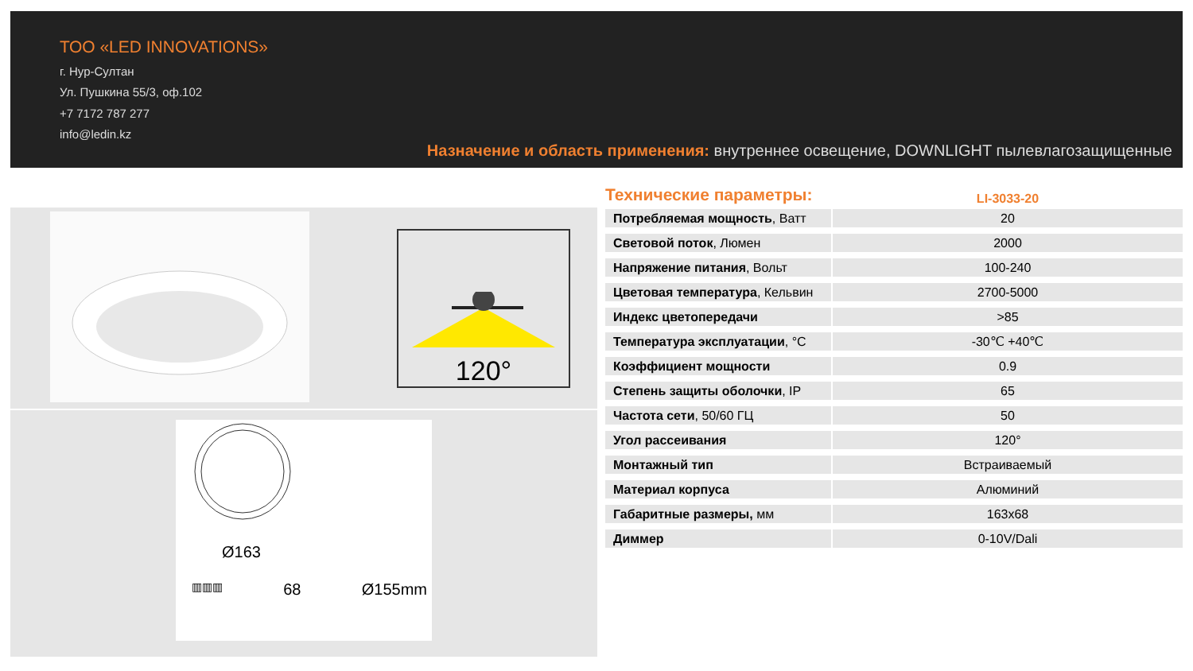ТОО «LED INNOVATIONS»
г. Нур-Султан
Ул. Пушкина 55/3, оф.102
+7 7172 787 277
info@ledin.kz
Назначение и область применения: внутреннее освещение, DOWNLIGHT пылевлагозащищенные
120°
Ø163
▥▥▥ 68 Ø155mm
Технические параметры:
LI-3033-20
| Потребляемая мощность , Ватт | 20 |
| Световой поток , Люмен | 2000 |
| Напряжение питания , Вольт | 100-240 |
| Цветовая температура , Кельвин | 2700-5000 |
| Индекс цветопередачи | >85 |
| Температура эксплуатации , °С | -30℃ +40℃ |
| Коэффициент мощности | 0.9 |
| Степень защиты оболочки , IP | 65 |
| Частота сети , 50/60 ГЦ | 50 |
| Угол рассеивания | 120° |
| Монтажный тип | Встраиваемый |
| Материал корпуса | Алюминий |
| Габаритные размеры, мм | 163x68 |
| Диммер | 0-10V/Dali |